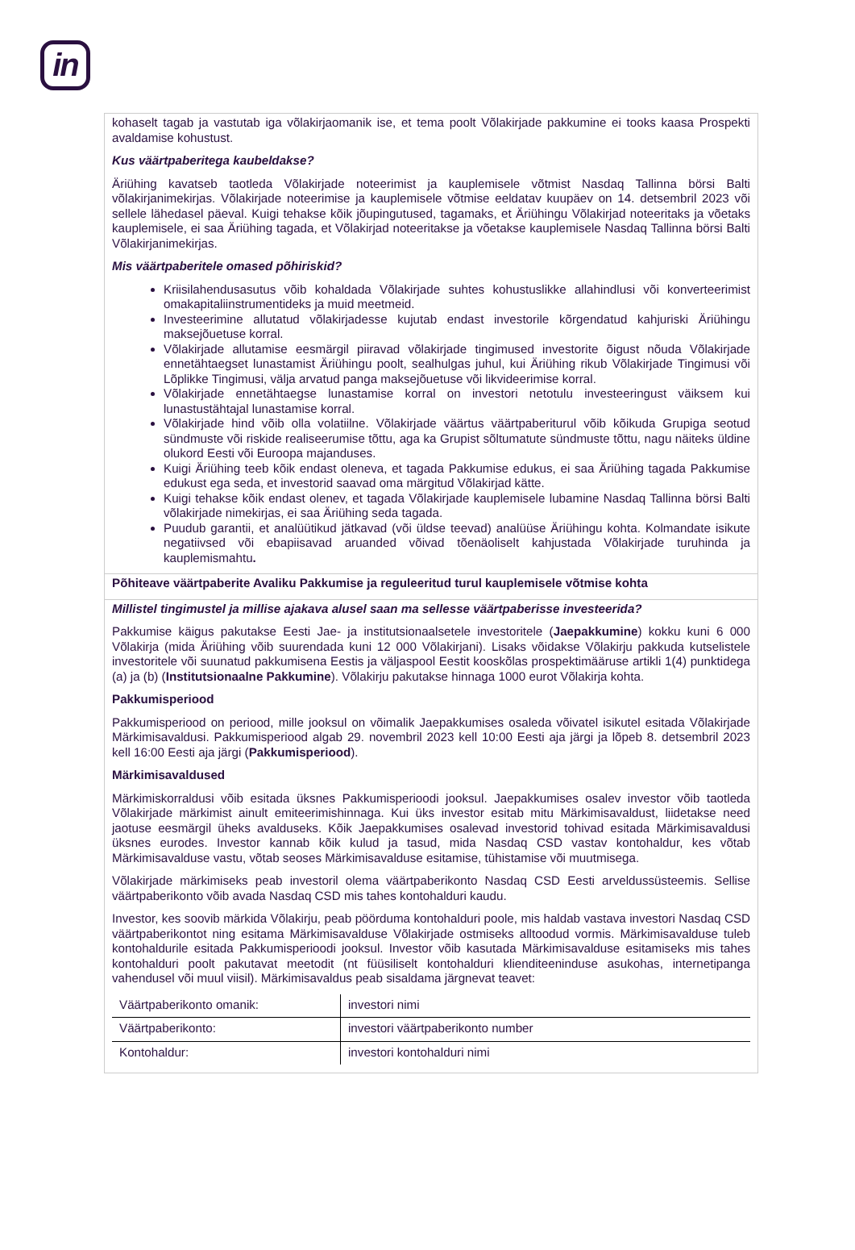in
kohaselt tagab ja vastutab iga võlakirjaomanik ise, et tema poolt Võlakirjade pakkumine ei tooks kaasa Prospekti avaldamise kohustust.
Kus väärtpaberitega kaubeldakse?
Äriühing kavatseb taotleda Võlakirjade noteerimist ja kauplemisele võtmist Nasdaq Tallinna börsi Balti võlakirjanimekirjas. Võlakirjade noteerimise ja kauplemisele võtmise eeldatav kuupäev on 14. detsembril 2023 või sellele lähedasel päeval. Kuigi tehakse kõik jõupingutused, tagamaks, et Äriühingu Võlakirjad noteeritaks ja võetaks kauplemisele, ei saa Äriühing tagada, et Võlakirjad noteeritakse ja võetakse kauplemisele Nasdaq Tallinna börsi Balti Võlakirjanimekirjas.
Mis väärtpaberitele omased põhiriskid?
Kriisilahendusasutus võib kohaldada Võlakirjade suhtes kohustuslikke allahindlusi või konverteerimist omakapitaliinstrumentideks ja muid meetmeid.
Investeerimine allutatud võlakirjadesse kujutab endast investorile kõrgendatud kahjuriski Äriühingu maksejõuetuse korral.
Võlakirjade allutamise eesmärgil piiravad võlakirjade tingimused investorite õigust nõuda Võlakirjade ennetähtaegset lunastamist Äriühingu poolt, sealhulgas juhul, kui Äriühing rikub Võlakirjade Tingimusi või Lõplikke Tingimusi, välja arvatud panga maksejõuetuse või likvideerimise korral.
Võlakirjade ennetähtaegse lunastamise korral on investori netotulu investeeringust väiksem kui lunastustähtajal lunastamise korral.
Võlakirjade hind võib olla volatiilne. Võlakirjade väärtus väärtpaberiturul võib kõikuda Grupiga seotud sündmuste või riskide realiseerumise tõttu, aga ka Grupist sõltumatute sündmuste tõttu, nagu näiteks üldine olukord Eesti või Euroopa majanduses.
Kuigi Äriühing teeb kõik endast oleneva, et tagada Pakkumise edukus, ei saa Äriühing tagada Pakkumise edukust ega seda, et investorid saavad oma märgitud Võlakirjad kätte.
Kuigi tehakse kõik endast olenev, et tagada Võlakirjade kauplemisele lubamine Nasdaq Tallinna börsi Balti võlakirjade nimekirjas, ei saa Äriühing seda tagada.
Puudub garantii, et analüütikud jätkavad (või üldse teevad) analüüse Äriühingu kohta. Kolmandate isikute negatiivsed või ebapiisavad aruanded võivad tõenäoliselt kahjustada Võlakirjade turuhinda ja kauplemismahtu.
Põhiteave väärtpaberite Avaliku Pakkumise ja reguleeritud turul kauplemisele võtmise kohta
Millistel tingimustel ja millise ajakava alusel saan ma sellesse väärtpaberisse investeerida?
Pakkumise käigus pakutakse Eesti Jae- ja institutsionaalsetele investoritele (Jaepakkumine) kokku kuni 6 000 Võlakirja (mida Äriühing võib suurendada kuni 12 000 Võlakirjani). Lisaks võidakse Võlakirju pakkuda kutselistele investoritele või suunatud pakkumisena Eestis ja väljaspool Eestit kooskõlas prospektimääruse artikli 1(4) punktidega (a) ja (b) (Institutsionaalne Pakkumine). Võlakirju pakutakse hinnaga 1000 eurot Võlakirja kohta.
Pakkumisperiood
Pakkumisperiood on periood, mille jooksul on võimalik Jaepakkumises osaleda võivatel isikutel esitada Võlakirjade Märkimisavaldusi. Pakkumisperiood algab 29. novembril 2023 kell 10:00 Eesti aja järgi ja lõpeb 8. detsembril 2023 kell 16:00 Eesti aja järgi (Pakkumisperiood).
Märkimisavaldused
Märkimiskorraldusi võib esitada üksnes Pakkumisperioodi jooksul. Jaepakkumises osalev investor võib taotleda Võlakirjade märkimist ainult emiteerimishinnaga. Kui üks investor esitab mitu Märkimisavaldust, liidetakse need jaotuse eesmärgil üheks avalduseks. Kõik Jaepakkumises osalevad investorid tohivad esitada Märkimisavaldusi üksnes eurodes. Investor kannab kõik kulud ja tasud, mida Nasdaq CSD vastav kontohaldur, kes võtab Märkimisavalduse vastu, võtab seoses Märkimisavalduse esitamise, tühistamise või muutmisega.
Võlakirjade märkimiseks peab investoril olema väärtpaberikonto Nasdaq CSD Eesti arveldussüsteemis. Sellise väärtpaberikonto võib avada Nasdaq CSD mis tahes kontohalduri kaudu.
Investor, kes soovib märkida Võlakirju, peab pöörduma kontohalduri poole, mis haldab vastava investori Nasdaq CSD väärtpaberikontot ning esitama Märkimisavalduse Võlakirjade ostmiseks alltoodud vormis. Märkimisavalduse tuleb kontohaldurile esitada Pakkumisperioodi jooksul. Investor võib kasutada Märkimisavalduse esitamiseks mis tahes kontohalduri poolt pakutavat meetodit (nt füüsiliselt kontohalduri klienditeeninduse asukohas, internetipanga vahendusel või muul viisil). Märkimisavaldus peab sisaldama järgnevat teavet:
| Väärtpaberikonto omanik: | investori nimi |
| Väärtpaberikonto: | investori väärtpaberikonto number |
| Kontohaldur: | investori kontohalduri nimi |